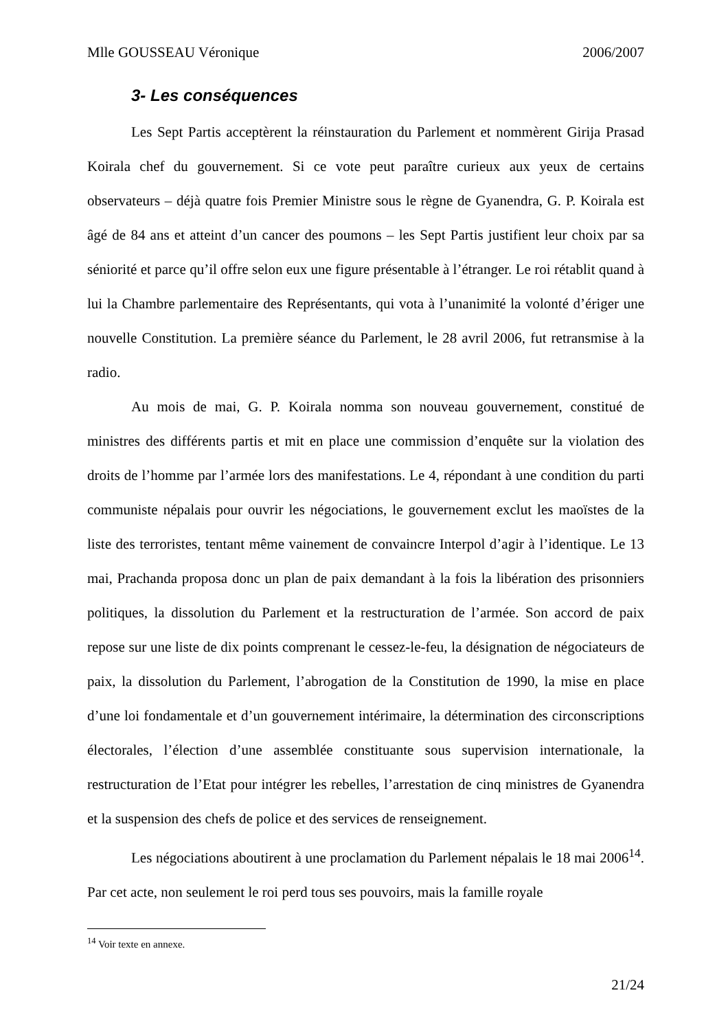Mlle GOUSSEAU Véronique 2006/2007
3- Les conséquences
Les Sept Partis acceptèrent la réinstauration du Parlement et nommèrent Girija Prasad Koirala chef du gouvernement. Si ce vote peut paraître curieux aux yeux de certains observateurs – déjà quatre fois Premier Ministre sous le règne de Gyanendra, G. P. Koirala est âgé de 84 ans et atteint d’un cancer des poumons – les Sept Partis justifient leur choix par sa séniorité et parce qu’il offre selon eux une figure présentable à l’étranger. Le roi rétablit quand à lui la Chambre parlementaire des Représentants, qui vota à l’unanimité la volonté d’ériger une nouvelle Constitution. La première séance du Parlement, le 28 avril 2006, fut retransmise à la radio.
Au mois de mai, G. P. Koirala nomma son nouveau gouvernement, constitué de ministres des différents partis et mit en place une commission d’enquête sur la violation des droits de l’homme par l’armée lors des manifestations. Le 4, répondant à une condition du parti communiste népalais pour ouvrir les négociations, le gouvernement exclut les maoïstes de la liste des terroristes, tentant même vainement de convaincre Interpol d’agir à l’identique. Le 13 mai, Prachanda proposa donc un plan de paix demandant à la fois la libération des prisonniers politiques, la dissolution du Parlement et la restructuration de l’armée. Son accord de paix repose sur une liste de dix points comprenant le cessez-le-feu, la désignation de négociateurs de paix, la dissolution du Parlement, l’abrogation de la Constitution de 1990, la mise en place d’une loi fondamentale et d’un gouvernement intérimaire, la détermination des circonscriptions électorales, l’élection d’une assemblée constituante sous supervision internationale, la restructuration de l’Etat pour intégrer les rebelles, l’arrestation de cinq ministres de Gyanendra et la suspension des chefs de police et des services de renseignement.
Les négociations aboutirent à une proclamation du Parlement népalais le 18 mai 2006<sup>14</sup>. Par cet acte, non seulement le roi perd tous ses pouvoirs, mais la famille royale
<sup>14</sup> Voir texte en annexe.
21/24